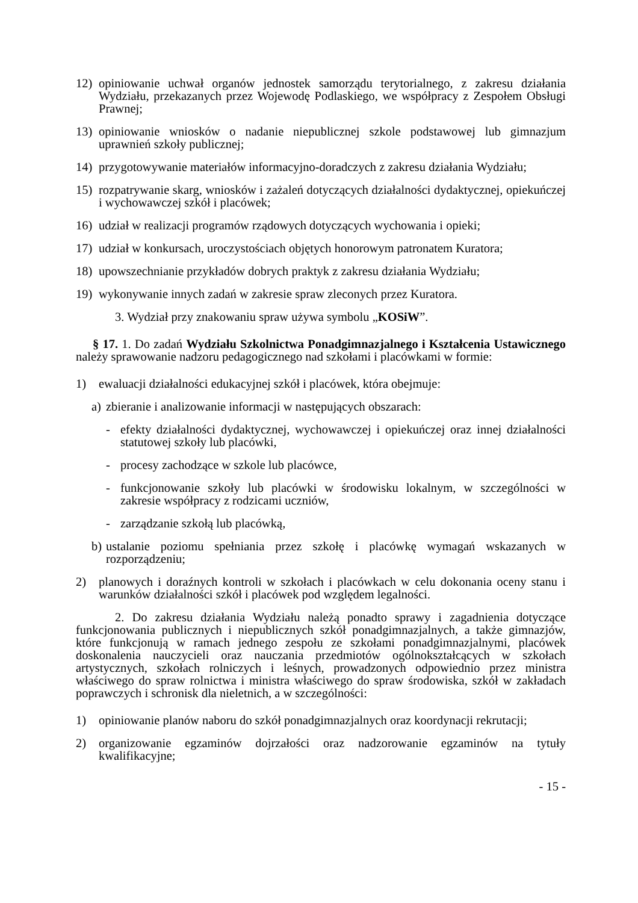12) opiniowanie uchwał organów jednostek samorządu terytorialnego, z zakresu działania Wydziału, przekazanych przez Wojewodę Podlaskiego, we współpracy z Zespołem Obsługi Prawnej;
13) opiniowanie wniosków o nadanie niepublicznej szkole podstawowej lub gimnazjum uprawnień szkoły publicznej;
14) przygotowywanie materiałów informacyjno-doradczych z zakresu działania Wydziału;
15) rozpatrywanie skarg, wniosków i zażaleń dotyczących działalności dydaktycznej, opiekuńczej i wychowawczej szkół i placówek;
16) udział w realizacji programów rządowych dotyczących wychowania i opieki;
17) udział w konkursach, uroczystościach objętych honorowym patronatem Kuratora;
18) upowszechnianie przykładów dobrych praktyk z zakresu działania Wydziału;
19) wykonywanie innych zadań w zakresie spraw zleconych przez Kuratora.
3. Wydział przy znakowaniu spraw używa symbolu „KOSiW”.
§ 17. 1. Do zadań Wydziału Szkolnictwa Ponadgimnazjalnego i Kształcenia Ustawicznego należy sprawowanie nadzoru pedagogicznego nad szkołami i placówkami w formie:
1) ewaluacji działalności edukacyjnej szkół i placówek, która obejmuje:
a) zbieranie i analizowanie informacji w następujących obszarach:
- efekty działalności dydaktycznej, wychowawczej i opiekuńczej oraz innej działalności statutowej szkoły lub placówki,
- procesy zachodzące w szkole lub placówce,
- funkcjonowanie szkoły lub placówki w środowisku lokalnym, w szczególności w zakresie współpracy z rodzicami uczniów,
- zarządzanie szkołą lub placówką,
b) ustalanie poziomu spełniania przez szkołę i placówkę wymagań wskazanych w rozporządzeniu;
2) planowych i doraźnych kontroli w szkołach i placówkach w celu dokonania oceny stanu i warunków działalności szkół i placówek pod względem legalności.
2. Do zakresu działania Wydziału należą ponadto sprawy i zagadnienia dotyczące funkcjonowania publicznych i niepublicznych szkół ponadgimnazjalnych, a także gimnazjów, które funkcjonują w ramach jednego zespołu ze szkołami ponadgimnazjalnymi, placówek doskonalenia nauczycieli oraz nauczania przedmiotów ogólnokształcących w szkołach artystycznych, szkołach rolniczych i leśnych, prowadzonych odpowiednio przez ministra właściwego do spraw rolnictwa i ministra właściwego do spraw środowiska, szkół w zakładach poprawczych i schronisk dla nieletnich, a w szczególności:
1) opiniowanie planów naboru do szkół ponadgimnazjalnych oraz koordynacji rekrutacji;
2) organizowanie egzaminów dojrzałości oraz nadzorowanie egzaminów na tytuły kwalifikacyjne;
- 15 -